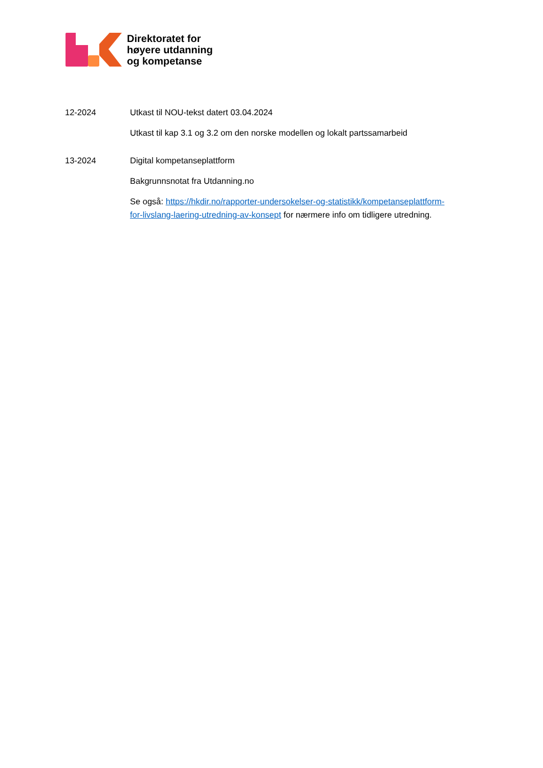Direktoratet for
høyere utdanning
og kompetanse
12-2024 Utkast til NOU-tekst datert 03.04.2024
Utkast til kap 3.1 og 3.2 om den norske modellen og lokalt partssamarbeid
13-2024 Digital kompetanseplattform
Bakgrunnsnotat fra Utdanning.no
Se også: https://hkdir.no/rapporter-undersokelser-og-statistikk/kompetanseplattform-for-livslang-laering-utredning-av-konsept for nærmere info om tidligere utredning.